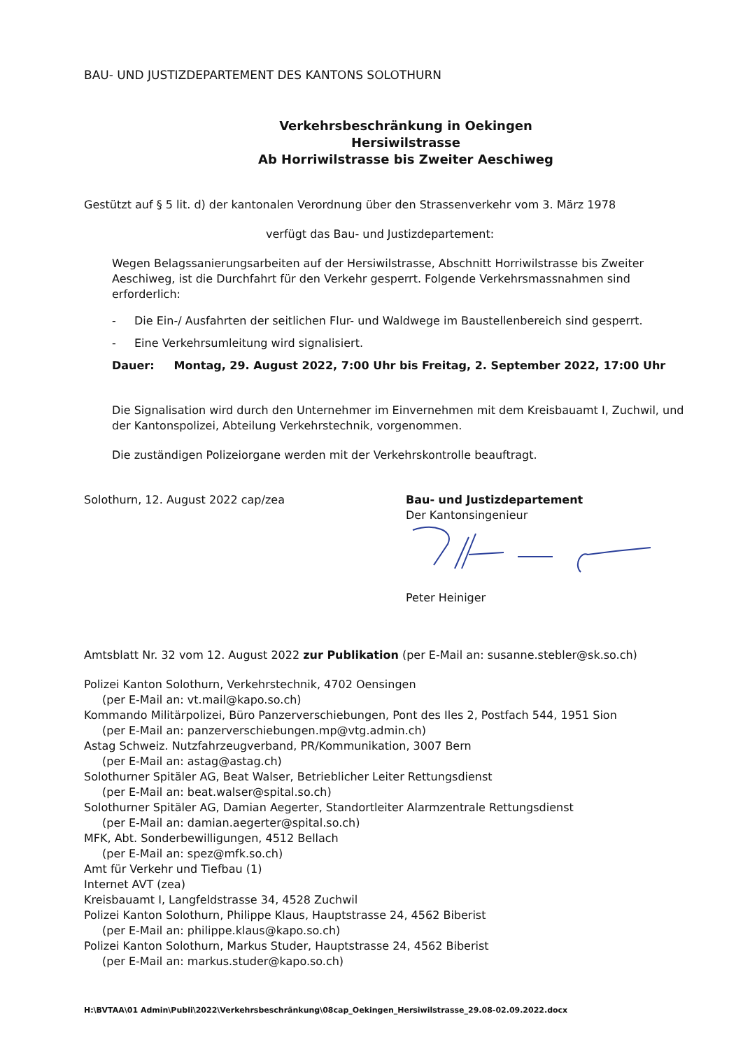BAU- UND JUSTIZDEPARTEMENT DES KANTONS SOLOTHURN
Verkehrsbeschränkung in Oekingen
Hersiwilstrasse
Ab Horriwilstrasse bis Zweiter Aeschiweg
Gestützt auf § 5 lit. d) der kantonalen Verordnung über den Strassenverkehr vom 3. März 1978
verfügt das Bau- und Justizdepartement:
Wegen Belagssanierungsarbeiten auf der Hersiwilstrasse, Abschnitt Horriwilstrasse bis Zweiter Aeschiweg, ist die Durchfahrt für den Verkehr gesperrt. Folgende Verkehrsmassnahmen sind erforderlich:
- Die Ein-/ Ausfahrten der seitlichen Flur- und Waldwege im Baustellenbereich sind gesperrt.
- Eine Verkehrsumleitung wird signalisiert.
Dauer: Montag, 29. August 2022, 7:00 Uhr bis Freitag, 2. September 2022, 17:00 Uhr
Die Signalisation wird durch den Unternehmer im Einvernehmen mit dem Kreisbauamt I, Zuchwil, und der Kantonspolizei, Abteilung Verkehrstechnik, vorgenommen.
Die zuständigen Polizeiorgane werden mit der Verkehrskontrolle beauftragt.
Solothurn, 12. August 2022 cap/zea Bau- und Justizdepartement
Der Kantonsingenieur
Peter Heiniger
Amtsblatt Nr. 32 vom 12. August 2022 zur Publikation (per E-Mail an: susanne.stebler@sk.so.ch)
Polizei Kanton Solothurn, Verkehrstechnik, 4702 Oensingen
(per E-Mail an: vt.mail@kapo.so.ch)
Kommando Militärpolizei, Büro Panzerverschiebungen, Pont des Iles 2, Postfach 544, 1951 Sion
(per E-Mail an: panzerverschiebungen.mp@vtg.admin.ch)
Astag Schweiz. Nutzfahrzeugverband, PR/Kommunikation, 3007 Bern
(per E-Mail an: astag@astag.ch)
Solothurner Spitäler AG, Beat Walser, Betrieblicher Leiter Rettungsdienst
(per E-Mail an: beat.walser@spital.so.ch)
Solothurner Spitäler AG, Damian Aegerter, Standortleiter Alarmzentrale Rettungsdienst
(per E-Mail an: damian.aegerter@spital.so.ch)
MFK, Abt. Sonderbewilligungen, 4512 Bellach
(per E-Mail an: spez@mfk.so.ch)
Amt für Verkehr und Tiefbau (1)
Internet AVT (zea)
Kreisbauamt I, Langfeldstrasse 34, 4528 Zuchwil
Polizei Kanton Solothurn, Philippe Klaus, Hauptstrasse 24, 4562 Biberist
(per E-Mail an: philippe.klaus@kapo.so.ch)
Polizei Kanton Solothurn, Markus Studer, Hauptstrasse 24, 4562 Biberist
(per E-Mail an: markus.studer@kapo.so.ch)
H:\BVTAA\01 Admin\Publi\2022\Verkehrsbeschränkung\08cap_Oekingen_Hersiwilstrasse_29.08-02.09.2022.docx